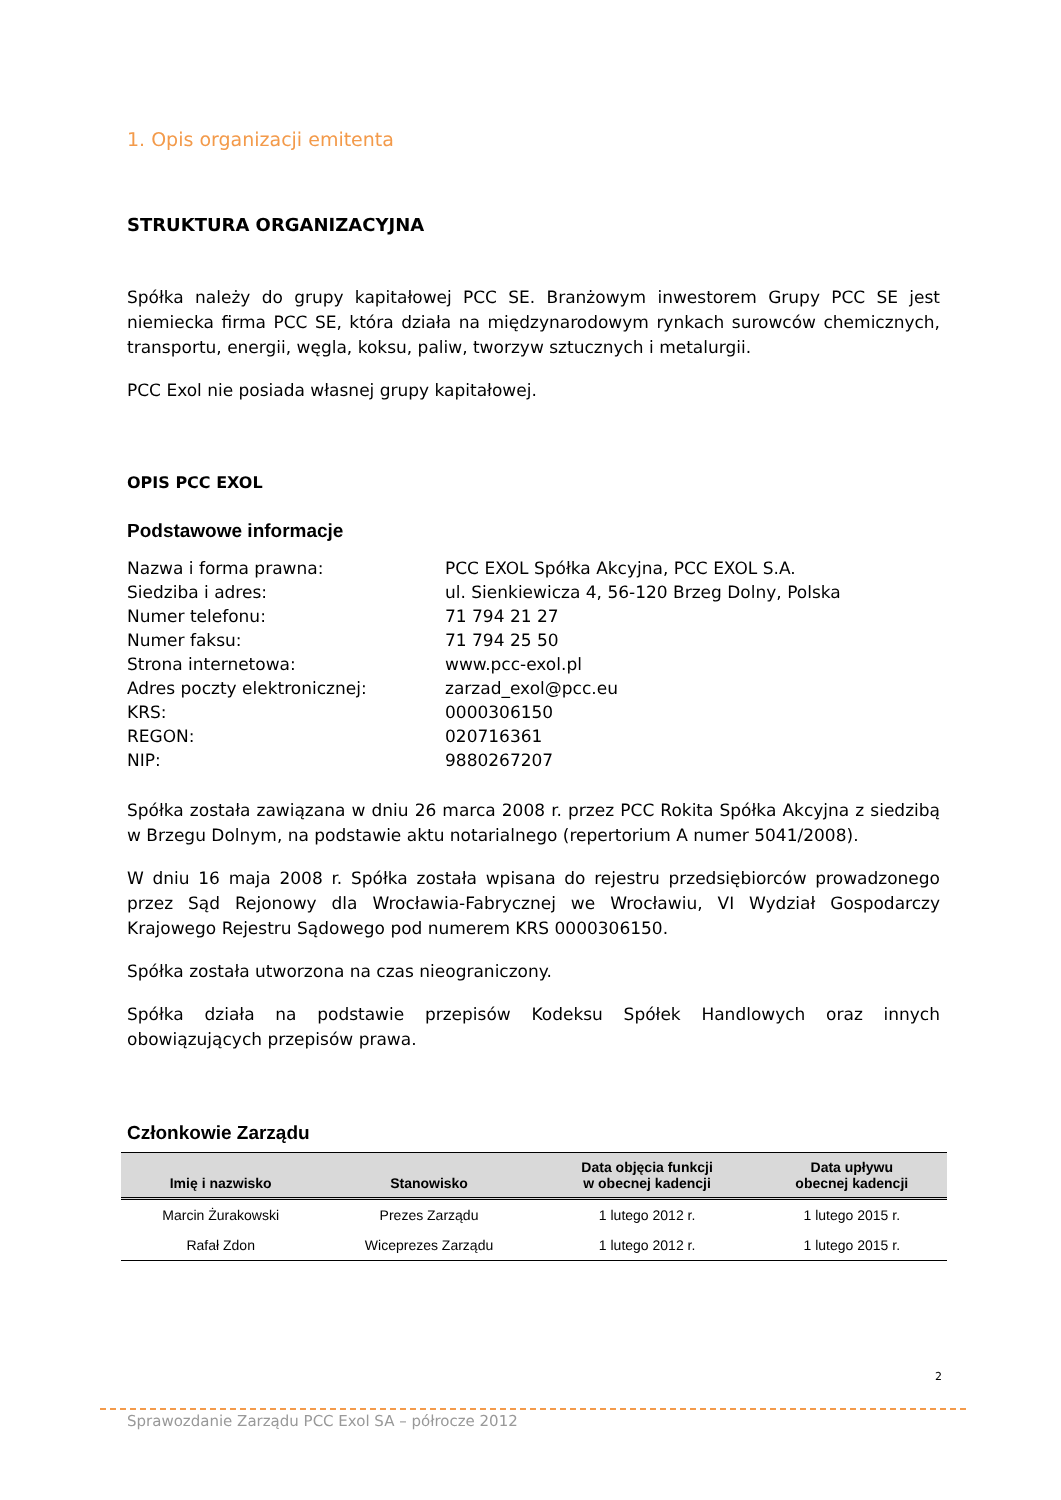1. Opis organizacji emitenta
STRUKTURA ORGANIZACYJNA
Spółka należy do grupy kapitałowej PCC SE. Branżowym inwestorem Grupy PCC SE jest niemiecka firma PCC SE, która działa na międzynarodowym rynkach surowców chemicznych, transportu, energii, węgla, koksu, paliw, tworzyw sztucznych i metalurgii.
PCC Exol nie posiada własnej grupy kapitałowej.
OPIS PCC EXOL
Podstawowe informacje
Nazwa i forma prawna:
PCC EXOL Spółka Akcyjna, PCC EXOL S.A.
Siedziba i adres:
ul. Sienkiewicza 4, 56-120 Brzeg Dolny, Polska
Numer telefonu:
71 794 21 27
Numer faksu:
71 794 25 50
Strona internetowa:
www.pcc-exol.pl
Adres poczty elektronicznej:
zarzad_exol@pcc.eu
KRS:
0000306150
REGON:
020716361
NIP:
9880267207
Spółka została zawiązana w dniu 26 marca 2008 r. przez PCC Rokita Spółka Akcyjna z siedzibą w Brzegu Dolnym, na podstawie aktu notarialnego (repertorium A numer 5041/2008).
W dniu 16 maja 2008 r. Spółka została wpisana do rejestru przedsiębiorców prowadzonego przez Sąd Rejonowy dla Wrocławia-Fabrycznej we Wrocławiu, VI Wydział Gospodarczy Krajowego Rejestru Sądowego pod numerem KRS 0000306150.
Spółka została utworzona na czas nieograniczony.
Spółka działa na podstawie przepisów Kodeksu Spółek Handlowych oraz innych obowiązujących przepisów prawa.
Członkowie Zarządu
| Imię i nazwisko | Stanowisko | Data objęcia funkcji w obecnej kadencji | Data upływu obecnej kadencji |
| --- | --- | --- | --- |
| Marcin Żurakowski | Prezes Zarządu | 1 lutego 2012 r. | 1 lutego 2015 r. |
| Rafał Zdon | Wiceprezes Zarządu | 1 lutego 2012 r. | 1 lutego 2015 r. |
2
Sprawozdanie Zarządu PCC Exol SA – półrocze 2012